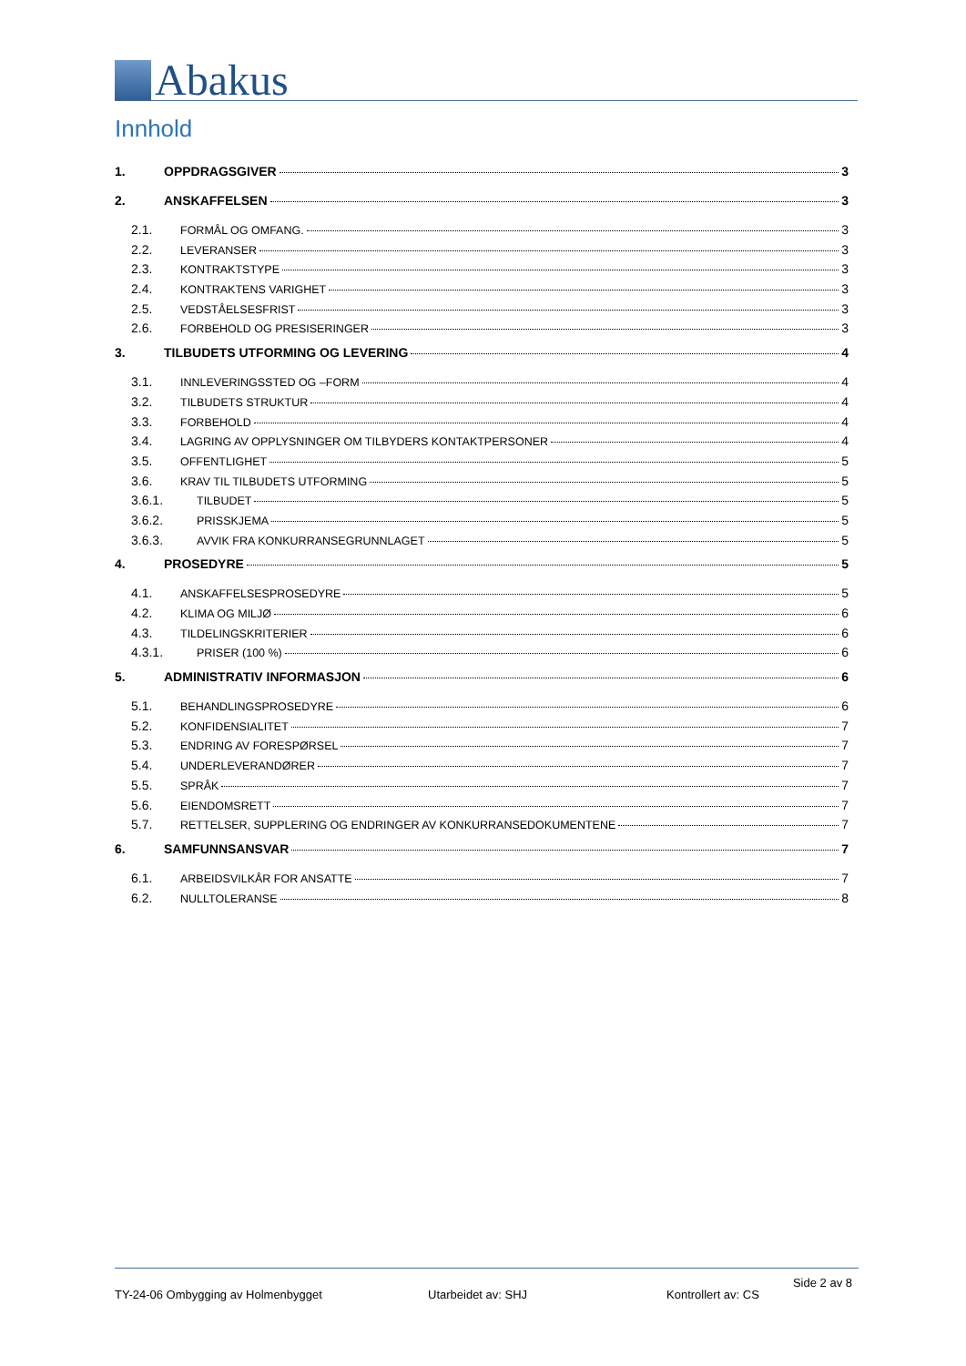Abakus
Innhold
1. OPPDRAGSGIVER 3
2. ANSKAFFELSEN 3
2.1. FORMÅL OG OMFANG. 3
2.2. LEVERANSER 3
2.3. KONTRAKTSTYPE 3
2.4. KONTRAKTENS VARIGHET 3
2.5. VEDSTÅELSESFRIST 3
2.6. FORBEHOLD OG PRESISERINGER 3
3. TILBUDETS UTFORMING OG LEVERING 4
3.1. INNLEVERINGSSTED OG –FORM 4
3.2. TILBUDETS STRUKTUR 4
3.3. FORBEHOLD 4
3.4. LAGRING AV OPPLYSNINGER OM TILBYDERS KONTAKTPERSONER 4
3.5. OFFENTLIGHET 5
3.6. KRAV TIL TILBUDETS UTFORMING 5
3.6.1. TILBUDET 5
3.6.2. PRISSKJEMA 5
3.6.3. AVVIK FRA KONKURRANSEGRUNNLAGET 5
4. PROSEDYRE 5
4.1. ANSKAFFELSESPROSEDYRE 5
4.2. KLIMA OG MILJØ 6
4.3. TILDELINGSKRITERIER 6
4.3.1. PRISER (100 %) 6
5. ADMINISTRATIV INFORMASJON 6
5.1. BEHANDLINGSPROSEDYRE 6
5.2. KONFIDENSIALITET 7
5.3. ENDRING AV FORESPØRSEL 7
5.4. UNDERLEVERANDØRER 7
5.5. SPRÅK 7
5.6. EIENDOMSRETT 7
5.7. RETTELSER, SUPPLERING OG ENDRINGER AV KONKURRANSEDOKUMENTENE 7
6. SAMFUNNSANSVAR 7
6.1. ARBEIDSVILKÅR FOR ANSATTE 7
6.2. NULLTOLERANSE 8
Side 2 av 8
TY-24-06 Ombygging av Holmenbygget Utarbeidet av: SHJ Kontrollert av: CS